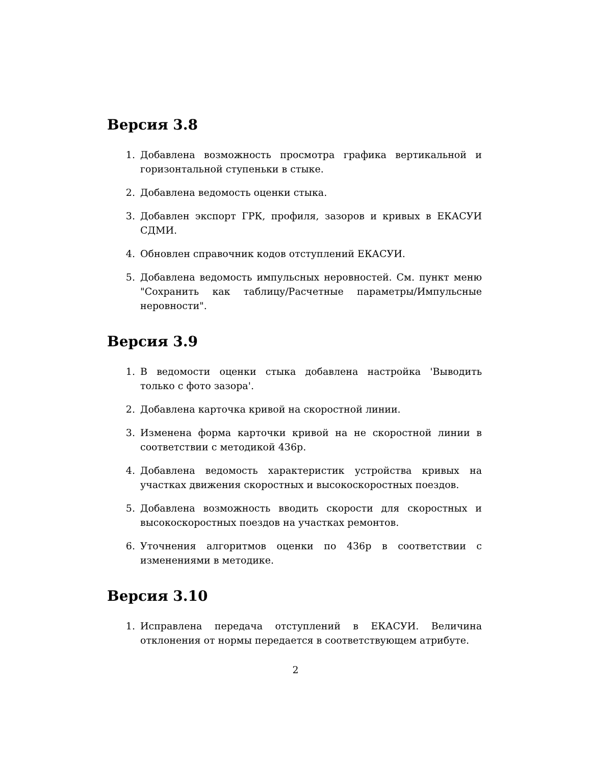Версия 3.8
1. Добавлена возможность просмотра графика вертикальной и горизонтальной ступеньки в стыке.
2. Добавлена ведомость оценки стыка.
3. Добавлен экспорт ГРК, профиля, зазоров и кривых в ЕКАСУИ СДМИ.
4. Обновлен справочник кодов отступлений ЕКАСУИ.
5. Добавлена ведомость импульсных неровностей. См. пункт меню "Сохранить как таблицу/Расчетные параметры/Импульсные неровности".
Версия 3.9
1. В ведомости оценки стыка добавлена настройка 'Выводить только с фото зазора'.
2. Добавлена карточка кривой на скоростной линии.
3. Изменена форма карточки кривой на не скоростной линии в соответствии с методикой 436р.
4. Добавлена ведомость характеристик устройства кривых на участках движения скоростных и высокоскоростных поездов.
5. Добавлена возможность вводить скорости для скоростных и высокоскоростных поездов на участках ремонтов.
6. Уточнения алгоритмов оценки по 436р в соответствии с изменениями в методике.
Версия 3.10
1. Исправлена передача отступлений в ЕКАСУИ. Величина отклонения от нормы передается в соответствующем атрибуте.
2